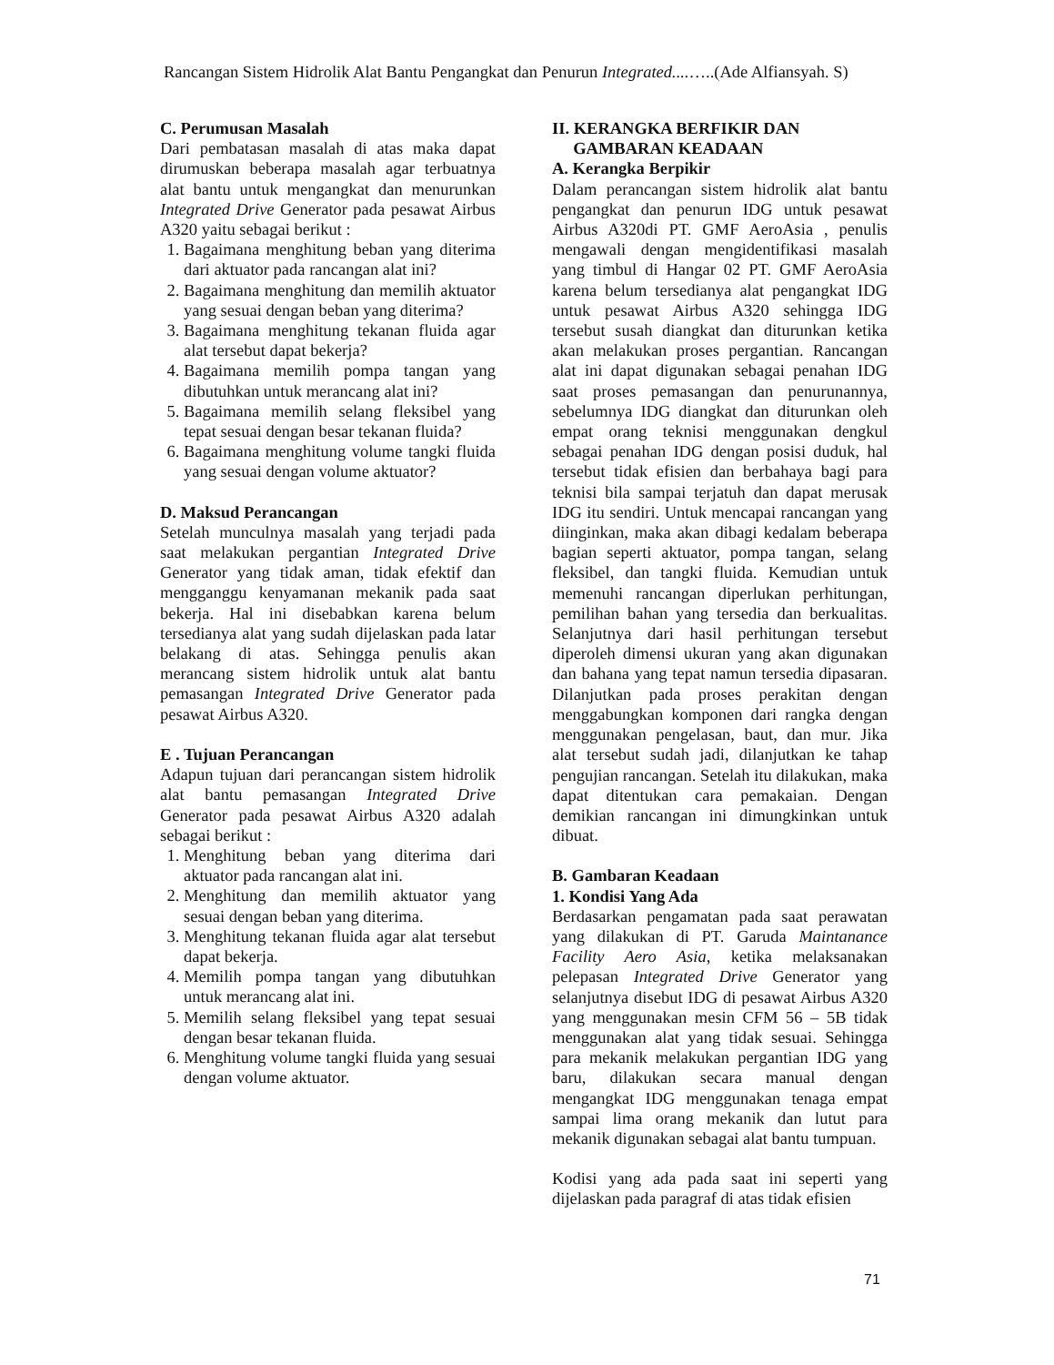Rancangan Sistem Hidrolik Alat Bantu Pengangkat dan Penurun Integrated....…..(Ade Alfiansyah. S)
C. Perumusan Masalah
Dari pembatasan masalah di atas maka dapat dirumuskan beberapa masalah agar terbuatnya alat bantu untuk mengangkat dan menurunkan Integrated Drive Generator pada pesawat Airbus A320 yaitu sebagai berikut :
1. Bagaimana menghitung beban yang diterima dari aktuator pada rancangan alat ini?
2. Bagaimana menghitung dan memilih aktuator yang sesuai dengan beban yang diterima?
3. Bagaimana menghitung tekanan fluida agar alat tersebut dapat bekerja?
4. Bagaimana memilih pompa tangan yang dibutuhkan untuk merancang alat ini?
5. Bagaimana memilih selang fleksibel yang tepat sesuai dengan besar tekanan fluida?
6. Bagaimana menghitung volume tangki fluida yang sesuai dengan volume aktuator?
D. Maksud Perancangan
Setelah munculnya masalah yang terjadi pada saat melakukan pergantian Integrated Drive Generator yang tidak aman, tidak efektif dan mengganggu kenyamanan mekanik pada saat bekerja. Hal ini disebabkan karena belum tersedianya alat yang sudah dijelaskan pada latar belakang di atas. Sehingga penulis akan merancang sistem hidrolik untuk alat bantu pemasangan Integrated Drive Generator pada pesawat Airbus A320.
E . Tujuan Perancangan
Adapun tujuan dari perancangan sistem hidrolik alat bantu pemasangan Integrated Drive Generator pada pesawat Airbus A320 adalah sebagai berikut :
1. Menghitung beban yang diterima dari aktuator pada rancangan alat ini.
2. Menghitung dan memilih aktuator yang sesuai dengan beban yang diterima.
3. Menghitung tekanan fluida agar alat tersebut dapat bekerja.
4. Memilih pompa tangan yang dibutuhkan untuk merancang alat ini.
5. Memilih selang fleksibel yang tepat sesuai dengan besar tekanan fluida.
6. Menghitung volume tangki fluida yang sesuai dengan volume aktuator.
II. KERANGKA BERFIKIR DAN
GAMBARAN KEADAAN
A. Kerangka Berpikir
Dalam perancangan sistem hidrolik alat bantu pengangkat dan penurun IDG untuk pesawat Airbus A320di PT. GMF AeroAsia , penulis mengawali dengan mengidentifikasi masalah yang timbul di Hangar 02 PT. GMF AeroAsia karena belum tersedianya alat pengangkat IDG untuk pesawat Airbus A320 sehingga IDG tersebut susah diangkat dan diturunkan ketika akan melakukan proses pergantian. Rancangan alat ini dapat digunakan sebagai penahan IDG saat proses pemasangan dan penurunannya, sebelumnya IDG diangkat dan diturunkan oleh empat orang teknisi menggunakan dengkul sebagai penahan IDG dengan posisi duduk, hal tersebut tidak efisien dan berbahaya bagi para teknisi bila sampai terjatuh dan dapat merusak IDG itu sendiri. Untuk mencapai rancangan yang diinginkan, maka akan dibagi kedalam beberapa bagian seperti aktuator, pompa tangan, selang fleksibel, dan tangki fluida. Kemudian untuk memenuhi rancangan diperlukan perhitungan, pemilihan bahan yang tersedia dan berkualitas. Selanjutnya dari hasil perhitungan tersebut diperoleh dimensi ukuran yang akan digunakan dan bahana yang tepat namun tersedia dipasaran. Dilanjutkan pada proses perakitan dengan menggabungkan komponen dari rangka dengan menggunakan pengelasan, baut, dan mur. Jika alat tersebut sudah jadi, dilanjutkan ke tahap pengujian rancangan. Setelah itu dilakukan, maka dapat ditentukan cara pemakaian. Dengan demikian rancangan ini dimungkinkan untuk dibuat.
B. Gambaran Keadaan
1. Kondisi Yang Ada
Berdasarkan pengamatan pada saat perawatan yang dilakukan di PT. Garuda Maintanance Facility Aero Asia, ketika melaksanakan pelepasan Integrated Drive Generator yang selanjutnya disebut IDG di pesawat Airbus A320 yang menggunakan mesin CFM 56 – 5B tidak menggunakan alat yang tidak sesuai. Sehingga para mekanik melakukan pergantian IDG yang baru, dilakukan secara manual dengan mengangkat IDG menggunakan tenaga empat sampai lima orang mekanik dan lutut para mekanik digunakan sebagai alat bantu tumpuan.
Kodisi yang ada pada saat ini seperti yang dijelaskan pada paragraf di atas tidak efisien
71